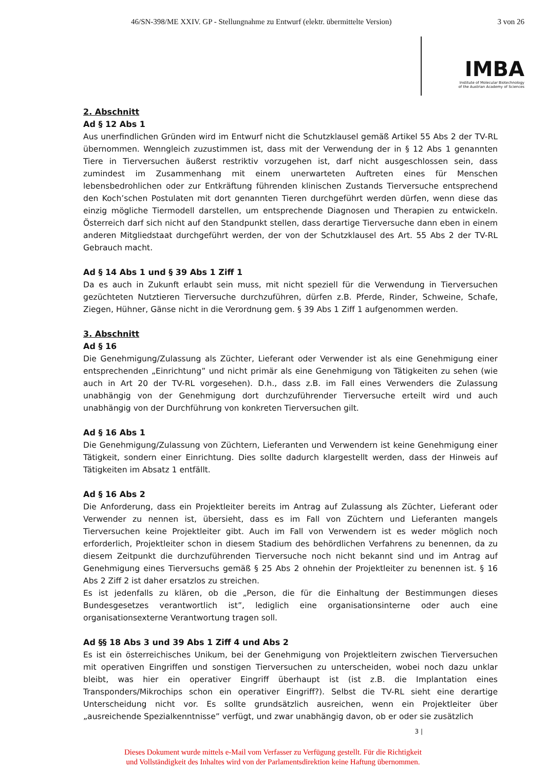46/SN-398/ME XXIV. GP - Stellungnahme zu Entwurf (elektr. übermittelte Version) 3 von 26
IMBA
Institute of Molecular Biotechnology
of the Austrian Academy of Sciences
2. Abschnitt
Ad § 12 Abs 1
Aus unerfindlichen Gründen wird im Entwurf nicht die Schutzklausel gemäß Artikel 55 Abs 2 der TV-RL übernommen. Wenngleich zuzustimmen ist, dass mit der Verwendung der in § 12 Abs 1 genannten Tiere in Tierversuchen äußerst restriktiv vorzugehen ist, darf nicht ausgeschlossen sein, dass zumindest im Zusammenhang mit einem unerwarteten Auftreten eines für Menschen lebensbedrohlichen oder zur Entkräftung führenden klinischen Zustands Tierversuche entsprechend den Koch’schen Postulaten mit dort genannten Tieren durchgeführt werden dürfen, wenn diese das einzig mögliche Tiermodell darstellen, um entsprechende Diagnosen und Therapien zu entwickeln. Österreich darf sich nicht auf den Standpunkt stellen, dass derartige Tierversuche dann eben in einem anderen Mitgliedstaat durchgeführt werden, der von der Schutzklausel des Art. 55 Abs 2 der TV-RL Gebrauch macht.
Ad § 14 Abs 1 und § 39 Abs 1 Ziff 1
Da es auch in Zukunft erlaubt sein muss, mit nicht speziell für die Verwendung in Tierversuchen gezüchteten Nutztieren Tierversuche durchzuführen, dürfen z.B. Pferde, Rinder, Schweine, Schafe, Ziegen, Hühner, Gänse nicht in die Verordnung gem. § 39 Abs 1 Ziff 1 aufgenommen werden.
3. Abschnitt
Ad § 16
Die Genehmigung/Zulassung als Züchter, Lieferant oder Verwender ist als eine Genehmigung einer entsprechenden „Einrichtung” und nicht primär als eine Genehmigung von Tätigkeiten zu sehen (wie auch in Art 20 der TV-RL vorgesehen). D.h., dass z.B. im Fall eines Verwenders die Zulassung unabhängig von der Genehmigung dort durchzuführender Tierversuche erteilt wird und auch unabhängig von der Durchführung von konkreten Tierversuchen gilt.
Ad § 16 Abs 1
Die Genehmigung/Zulassung von Züchtern, Lieferanten und Verwendern ist keine Genehmigung einer Tätigkeit, sondern einer Einrichtung. Dies sollte dadurch klargestellt werden, dass der Hinweis auf Tätigkeiten im Absatz 1 entfällt.
Ad § 16 Abs 2
Die Anforderung, dass ein Projektleiter bereits im Antrag auf Zulassung als Züchter, Lieferant oder Verwender zu nennen ist, übersieht, dass es im Fall von Züchtern und Lieferanten mangels Tierversuchen keine Projektleiter gibt. Auch im Fall von Verwendern ist es weder möglich noch erforderlich, Projektleiter schon in diesem Stadium des behördlichen Verfahrens zu benennen, da zu diesem Zeitpunkt die durchzuführenden Tierversuche noch nicht bekannt sind und im Antrag auf Genehmigung eines Tierversuchs gemäß § 25 Abs 2 ohnehin der Projektleiter zu benennen ist. § 16 Abs 2 Ziff 2 ist daher ersatzlos zu streichen.
Es ist jedenfalls zu klären, ob die „Person, die für die Einhaltung der Bestimmungen dieses Bundesgesetzes verantwortlich ist”, lediglich eine organisationsinterne oder auch eine organisationsexterne Verantwortung tragen soll.
Ad §§ 18 Abs 3 und 39 Abs 1 Ziff 4 und Abs 2
Es ist ein österreichisches Unikum, bei der Genehmigung von Projektleitern zwischen Tierversuchen mit operativen Eingriffen und sonstigen Tierversuchen zu unterscheiden, wobei noch dazu unklar bleibt, was hier ein operativer Eingriff überhaupt ist (ist z.B. die Implantation eines Transponders/Mikrochips schon ein operativer Eingriff?). Selbst die TV-RL sieht eine derartige Unterscheidung nicht vor. Es sollte grundsätzlich ausreichen, wenn ein Projektleiter über „ausreichende Spezialkenntnisse” verfügt, und zwar unabhängig davon, ob er oder sie zusätzlich
3 |
Dieses Dokument wurde mittels e-Mail vom Verfasser zu Verfügung gestellt. Für die Richtigkeit
und Vollständigkeit des Inhaltes wird von der Parlamentsdirektion keine Haftung übernommen.